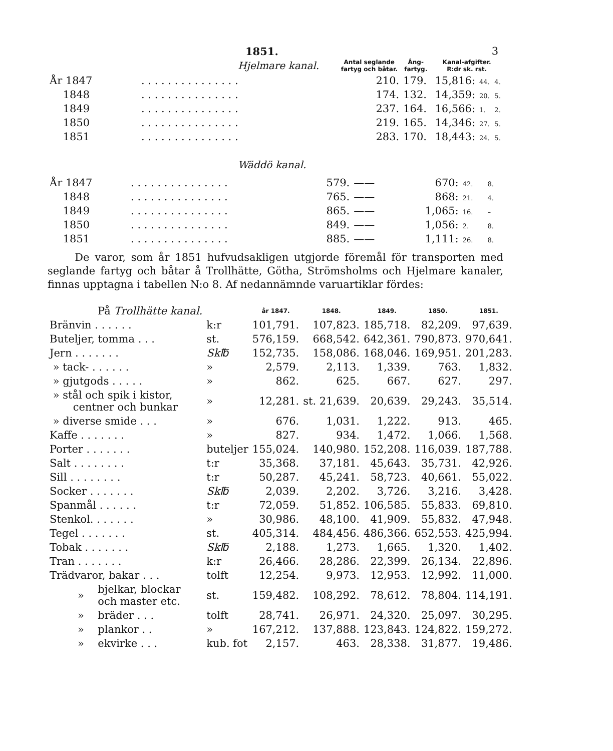1851. 3
| Hjelmare kanal. | | Antal seglande fartyg och båtar. | Ång- fartyg. | Kanal-afgifter. R:dr sk. rst. | | |
| År 1847 | . . . . . . . . . . . . . . . | 210. | 179. | 15,816: | 44. | 4. |
| 1848 | . . . . . . . . . . . . . . . | 174. | 132. | 14,359: | 20. | 5. |
| 1849 | . . . . . . . . . . . . . . . | 237. | 164. | 16,566: | 1. | 2. |
| 1850 | . . . . . . . . . . . . . . . | 219. | 165. | 14,346: | 27. | 5. |
| 1851 | . . . . . . . . . . . . . . . | 283. | 170. | 18,443: | 24. | 5. |
Wäddö kanal.
| År 1847 | . . . . . . . . . . . . . . . | 579. | —— | 670: | 42. | 8. |
| 1848 | . . . . . . . . . . . . . . . | 765. | —— | 868: | 21. | 4. |
| 1849 | . . . . . . . . . . . . . . . | 865. | —— | 1,065: | 16. | – |
| 1850 | . . . . . . . . . . . . . . . | 849. | —— | 1,056: | 2. | 8. |
| 1851 | . . . . . . . . . . . . . . . | 885. | —— | 1,111: | 26. | 8. |
De varor, som år 1851 hufvudsakligen utgjorde föremål för transporten med seglande fartyg och båtar å Trollhätte, Götha, Strömsholms och Hjelmare kanaler, finnas upptagna i tabellen N:o 8. Af nedannämnde varuartiklar fördes:
| På Trollhätte kanal. | | | år 1847. | 1848. | 1849. | 1850. | 1851. |
| Bränvin . . . . . . | | k:r | 101,791. | 107,823. | 185,718. | 82,209. | 97,639. |
| Buteljer, tomma . . . | | st. | 576,159. | 668,542. | 642,361. | 790,873. | 970,641. |
| Jern . . . . . . . | | Sk℔ | 152,735. | 158,086. | 168,046. | 169,951. | 201,283. |
| » tack- . . . . . . | | » | 2,579. | 2,113. | 1,339. | 763. | 1,832. |
| » gjutgods . . . . . | | » | 862. | 625. | 667. | 627. | 297. |
| » stål och spik i kistor, centner och bunkar | | » | 12,281. | st. 21,639. | 20,639. | 29,243. | 35,514. |
| » diverse smide . . . | | » | 676. | 1,031. | 1,222. | 913. | 465. |
| Kaffe . . . . . . . | | » | 827. | 934. | 1,472. | 1,066. | 1,568. |
| Porter . . . . . . . | | buteljer | 155,024. | 140,980. | 152,208. | 116,039. | 187,788. |
| Salt . . . . . . . . | | t:r | 35,368. | 37,181. | 45,643. | 35,731. | 42,926. |
| Sill . . . . . . . . | | t:r | 50,287. | 45,241. | 58,723. | 40,661. | 55,022. |
| Socker . . . . . . . | | Sk℔ | 2,039. | 2,202. | 3,726. | 3,216. | 3,428. |
| Spanmål . . . . . . | | t:r | 72,059. | 51,852. | 106,585. | 55,833. | 69,810. |
| Stenkol. . . . . . . | | » | 30,986. | 48,100. | 41,909. | 55,832. | 47,948. |
| Tegel . . . . . . . | | st. | 405,314. | 484,456. | 486,366. | 652,553. | 425,994. |
| Tobak . . . . . . . | | Sk℔ | 2,188. | 1,273. | 1,665. | 1,320. | 1,402. |
| Tran . . . . . . . | | k:r | 26,466. | 28,286. | 22,399. | 26,134. | 22,896. |
| Trädvaror, bakar . . . | | tolft | 12,254. | 9,973. | 12,953. | 12,992. | 11,000. |
| » | bjelkar, blockar och master etc. | st. | 159,482. | 108,292. | 78,612. | 78,804. | 114,191. |
| » | bräder . . . | tolft | 28,741. | 26,971. | 24,320. | 25,097. | 30,295. |
| » | plankor . . | » | 167,212. | 137,888. | 123,843. | 124,822. | 159,272. |
| » | ekvirke . . . | kub. fot | 2,157. | 463. | 28,338. | 31,877. | 19,486. |